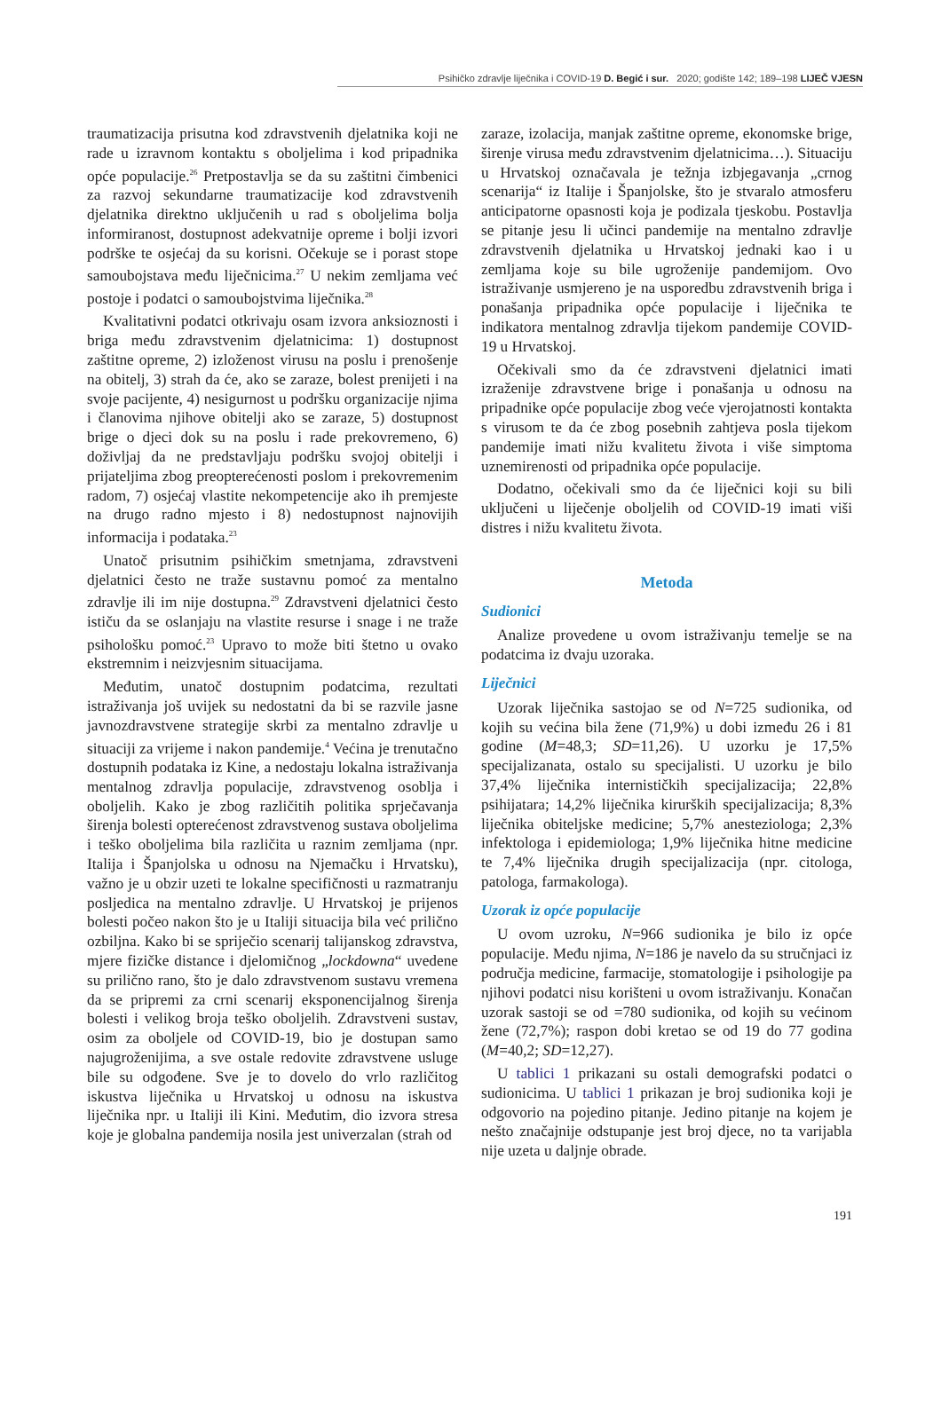Psihičko zdravlje liječnika i COVID-19 D. Begić i sur. 2020; godište 142; 189–198 LIJEČ VJESN
traumatizacija prisutna kod zdravstvenih djelatnika koji ne rade u izravnom kontaktu s oboljelima i kod pripadnika opće populacije.<sup>26</sup> Pretpostavlja se da su zaštitni čimbenici za razvoj sekundarne traumatizacije kod zdravstvenih djelatnika direktno uključenih u rad s oboljelima bolja informiranost, dostupnost adekvatnije opreme i bolji izvori podrške te osjećaj da su korisni. Očekuje se i porast stope samoubojstava među liječnicima.<sup>27</sup> U nekim zemljama već postoje i podatci o samoubojstvima liječnika.<sup>28</sup>
Kvalitativni podatci otkrivaju osam izvora anksioznosti i briga među zdravstvenim djelatnicima: 1) dostupnost zaštitne opreme, 2) izloženost virusu na poslu i prenošenje na obitelj, 3) strah da će, ako se zaraze, bolest prenijeti i na svoje pacijente, 4) nesigurnost u podršku organizacije njima i članovima njihove obitelji ako se zaraze, 5) dostupnost brige o djeci dok su na poslu i rade prekovremeno, 6) doživljaj da ne predstavljaju podršku svojoj obitelji i prijateljima zbog preopterećenosti poslom i prekovremenim radom, 7) osjećaj vlastite nekompetencije ako ih premjeste na drugo radno mjesto i 8) nedostupnost najnovijih informacija i podataka.<sup>23</sup>
Unatoč prisutnim psihičkim smetnjama, zdravstveni djelatnici često ne traže sustavnu pomoć za mentalno zdravlje ili im nije dostupna.<sup>29</sup> Zdravstveni djelatnici često ističu da se oslanjaju na vlastite resurse i snage i ne traže psihološku pomoć.<sup>23</sup> Upravo to može biti štetno u ovako ekstremnim i neizvjesnim situacijama.
Međutim, unatoč dostupnim podatcima, rezultati istraživanja još uvijek su nedostatni da bi se razvile jasne javnozdravstvene strategije skrbi za mentalno zdravlje u situaciji za vrijeme i nakon pandemije.<sup>4</sup> Većina je trenutačno dostupnih podataka iz Kine, a nedostaju lokalna istraživanja mentalnog zdravlja populacije, zdravstvenog osoblja i oboljelih. Kako je zbog različitih politika sprječavanja širenja bolesti opterećenost zdravstvenog sustava oboljelima i teško oboljelima bila različita u raznim zemljama (npr. Italija i Španjolska u odnosu na Njemačku i Hrvatsku), važno je u obzir uzeti te lokalne specifičnosti u razmatranju posljedica na mentalno zdravlje. U Hrvatskoj je prijenos bolesti počeo nakon što je u Italiji situacija bila već prilično ozbiljna. Kako bi se spriječio scenarij talijanskog zdravstva, mjere fizičke distance i djelomičnog „lockdowna“ uvedene su prilično rano, što je dalo zdravstvenom sustavu vremena da se pripremi za crni scenarij eksponencijalnog širenja bolesti i velikog broja teško oboljelih. Zdravstveni sustav, osim za oboljele od COVID-19, bio je dostupan samo najugroženijima, a sve ostale redovite zdravstvene usluge bile su odgođene. Sve je to dovelo do vrlo različitog iskustva liječnika u Hrvatskoj u odnosu na iskustva liječnika npr. u Italiji ili Kini. Međutim, dio izvora stresa koje je globalna pandemija nosila jest univerzalan (strah od
zaraze, izolacija, manjak zaštitne opreme, ekonomske brige, širenje virusa među zdravstvenim djelatnicima…). Situaciju u Hrvatskoj označavala je težnja izbjegavanja „crnog scenarija“ iz Italije i Španjolske, što je stvaralo atmosferu anticipatorne opasnosti koja je podizala tjeskobu. Postavlja se pitanje jesu li učinci pandemije na mentalno zdravlje zdravstvenih djelatnika u Hrvatskoj jednaki kao i u zemljama koje su bile ugroženije pandemijom. Ovo istraživanje usmjereno je na usporedbu zdravstvenih briga i ponašanja pripadnika opće populacije i liječnika te indikatora mentalnog zdravlja tijekom pandemije COVID-19 u Hrvatskoj.
Očekivali smo da će zdravstveni djelatnici imati izraženije zdravstvene brige i ponašanja u odnosu na pripadnike opće populacije zbog veće vjerojatnosti kontakta s virusom te da će zbog posebnih zahtjeva posla tijekom pandemije imati nižu kvalitetu života i više simptoma uznemirenosti od pripadnika opće populacije.
Dodatno, očekivali smo da će liječnici koji su bili uključeni u liječenje oboljelih od COVID-19 imati viši distres i nižu kvalitetu života.
Metoda
Sudionici
Analize provedene u ovom istraživanju temelje se na podatcima iz dvaju uzoraka.
Liječnici
Uzorak liječnika sastojao se od N=725 sudionika, od kojih su većina bila žene (71,9%) u dobi između 26 i 81 godine (M=48,3; SD=11,26). U uzorku je 17,5% specijalizanata, ostalo su specijalisti. U uzorku je bilo 37,4% liječnika internističkih specijalizacija; 22,8% psihijatara; 14,2% liječnika kirurških specijalizacija; 8,3% liječnika obiteljske medicine; 5,7% anesteziologa; 2,3% infektologa i epidemiologa; 1,9% liječnika hitne medicine te 7,4% liječnika drugih specijalizacija (npr. citologa, patologa, farmakologa).
Uzorak iz opće populacije
U ovom uzroku, N=966 sudionika je bilo iz opće populacije. Među njima, N=186 je navelo da su stručnjaci iz područja medicine, farmacije, stomatologije i psihologije pa njihovi podatci nisu korišteni u ovom istraživanju. Konačan uzorak sastoji se od =780 sudionika, od kojih su većinom žene (72,7%); raspon dobi kretao se od 19 do 77 godina (M=40,2; SD=12,27).
U tablici 1 prikazani su ostali demografski podatci o sudionicima. U tablici 1 prikazan je broj sudionika koji je odgovorio na pojedino pitanje. Jedino pitanje na kojem je nešto značajnije odstupanje jest broj djece, no ta varijabla nije uzeta u daljnje obrade.
191